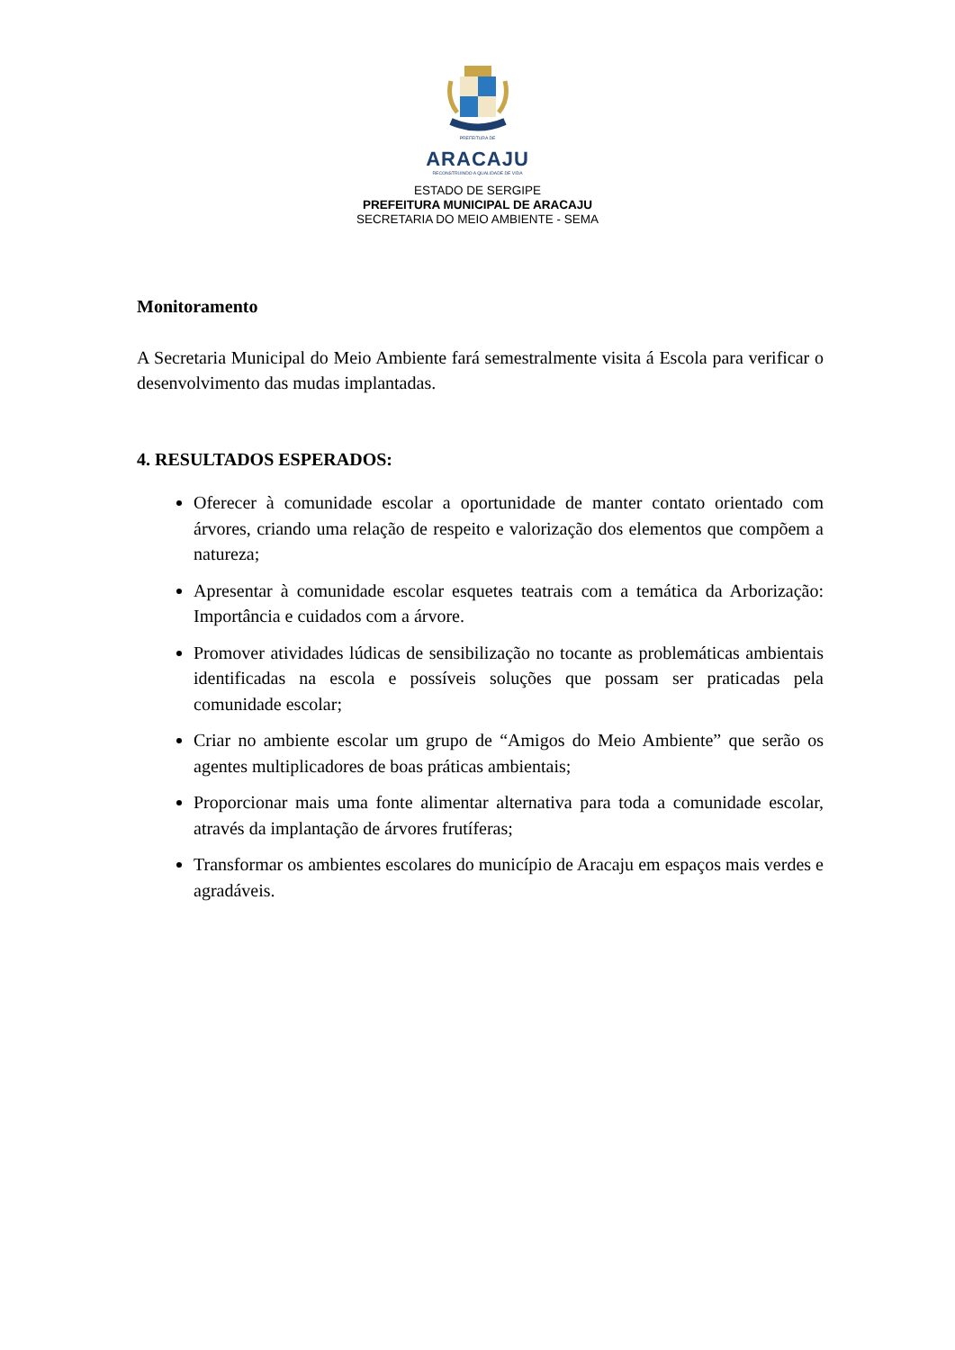PREFEITURA DE
ARACAJU
RECONSTRUINDO A QUALIDADE DE VIDA
ESTADO DE SERGIPE
PREFEITURA MUNICIPAL DE ARACAJU
SECRETARIA DO MEIO AMBIENTE - SEMA
Monitoramento
A Secretaria Municipal do Meio Ambiente fará semestralmente visita á Escola para verificar o desenvolvimento das mudas implantadas.
4. RESULTADOS ESPERADOS:
Oferecer à comunidade escolar a oportunidade de manter contato orientado com árvores, criando uma relação de respeito e valorização dos elementos que compõem a natureza;
Apresentar à comunidade escolar esquetes teatrais com a temática da Arborização: Importância e cuidados com a árvore.
Promover atividades lúdicas de sensibilização no tocante as problemáticas ambientais identificadas na escola e possíveis soluções que possam ser praticadas pela comunidade escolar;
Criar no ambiente escolar um grupo de “Amigos do Meio Ambiente” que serão os agentes multiplicadores de boas práticas ambientais;
Proporcionar mais uma fonte alimentar alternativa para toda a comunidade escolar, através da implantação de árvores frutíferas;
Transformar os ambientes escolares do município de Aracaju em espaços mais verdes e agradáveis.